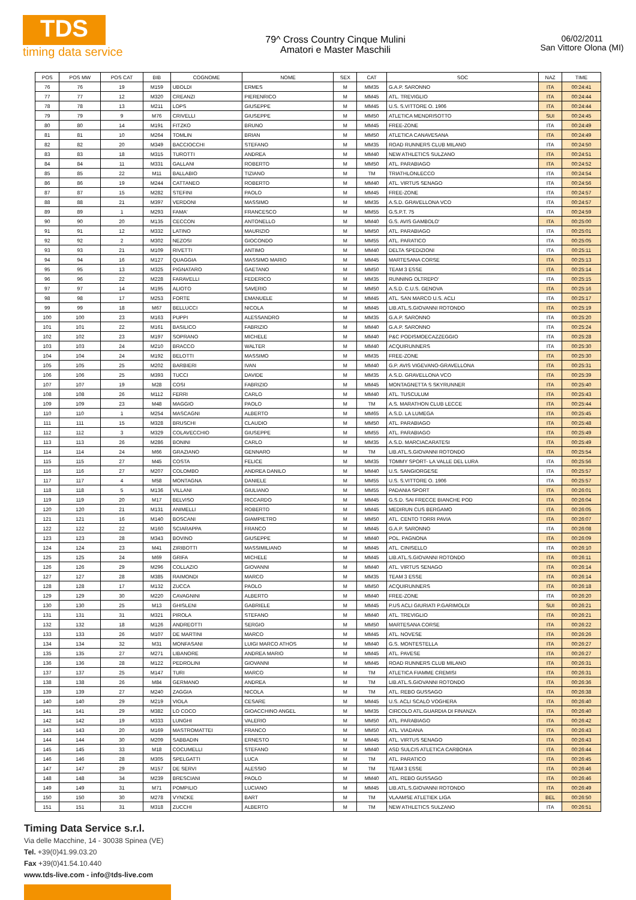TDS
timing data service
79^ Cross Country Cinque Mulini
Amatori e Master Maschili
06/02/2011
San Vittore Olona (MI)
| POS | POS MW | POS CAT | BIB | COGNOME | NOME | SEX | CAT | SOC | NAZ | TIME |
| --- | --- | --- | --- | --- | --- | --- | --- | --- | --- | --- |
| 76 | 76 | 19 | M159 | UBOLDI | ERMES | M | MM35 | G.A.P. SARONNO | ITA | 00:24:41 |
| 77 | 77 | 12 | M320 | CREANZI | PIERENRICO | M | MM45 | ATL. TREVIGLIO | ITA | 00:24:44 |
| 78 | 78 | 13 | M211 | LOPS | GIUSEPPE | M | MM45 | U.S. S.VITTORE O. 1906 | ITA | 00:24:44 |
| 79 | 79 | 9 | M76 | CRIVELLI | GIUSEPPE | M | MM50 | ATLETICA MENDRISOTTO | SUI | 00:24:45 |
| 80 | 80 | 14 | M191 | FITZKO | BRUNO | M | MM45 | FREE-ZONE | ITA | 00:24:49 |
| 81 | 81 | 10 | M264 | TOMLIN | BRIAN | M | MM50 | ATLETICA CANAVESANA | ITA | 00:24:49 |
| 82 | 82 | 20 | M349 | BACCIOCCHI | STEFANO | M | MM35 | ROAD RUNNERS CLUB MILANO | ITA | 00:24:50 |
| 83 | 83 | 18 | M315 | TUROTTI | ANDREA | M | MM40 | NEW ATHLETICS SULZANO | ITA | 00:24:51 |
| 84 | 84 | 11 | M331 | GALLANI | ROBERTO | M | MM50 | ATL. PARABIAGO | ITA | 00:24:52 |
| 85 | 85 | 22 | M11 | BALLABIO | TIZIANO | M | TM | TRIATHLONLECCO | ITA | 00:24:54 |
| 86 | 86 | 19 | M244 | CATTANEO | ROBERTO | M | MM40 | ATL. VIRTUS SENAGO | ITA | 00:24:56 |
| 87 | 87 | 15 | M282 | STEFINI | PAOLO | M | MM45 | FREE-ZONE | ITA | 00:24:57 |
| 88 | 88 | 21 | M397 | VERDONI | MASSIMO | M | MM35 | A.S.D. GRAVELLONA VCO | ITA | 00:24:57 |
| 89 | 89 | 1 | M293 | FAMA' | FRANCESCO | M | MM55 | G.S.P.T. 75 | ITA | 00:24:59 |
| 90 | 90 | 20 | M135 | CECCON | ANTONELLO | M | MM40 | G.S. AVIS GAMBOLO' | ITA | 00:25:00 |
| 91 | 91 | 12 | M332 | LATINO | MAURIZIO | M | MM50 | ATL. PARABIAGO | ITA | 00:25:01 |
| 92 | 92 | 2 | M302 | NEZOSI | GIOCONDO | M | MM55 | ATL. PARATICO | ITA | 00:25:05 |
| 93 | 93 | 21 | M109 | RIVETTI | ANTIMO | M | MM40 | DELTA SPEDIZIONI | ITA | 00:25:11 |
| 94 | 94 | 16 | M127 | QUAGGIA | MASSIMO MARIO | M | MM45 | MARTESANA CORSE | ITA | 00:25:13 |
| 95 | 95 | 13 | M325 | PIGNATARO | GAETANO | M | MM50 | TEAM 3 ESSE | ITA | 00:25:14 |
| 96 | 96 | 22 | M228 | FARAVELLI | FEDERICO | M | MM35 | RUNNING OLTREPO' | ITA | 00:25:15 |
| 97 | 97 | 14 | M195 | ALIOTO | SAVERIO | M | MM50 | A.S.D. C.U.S. GENOVA | ITA | 00:25:16 |
| 98 | 98 | 17 | M253 | FORTE | EMANUELE | M | MM45 | ATL. SAN MARCO U.S. ACLI | ITA | 00:25:17 |
| 99 | 99 | 18 | M67 | BELLUCCI | NICOLA | M | MM45 | LIB.ATL.S.GIOVANNI ROTONDO | ITA | 00:25:19 |
| 100 | 100 | 23 | M163 | PUPPI | ALESSANDRO | M | MM35 | G.A.P. SARONNO | ITA | 00:25:20 |
| 101 | 101 | 22 | M161 | BASILICO | FABRIZIO | M | MM40 | G.A.P. SARONNO | ITA | 00:25:24 |
| 102 | 102 | 23 | M197 | SOPRANO | MICHELE | M | MM40 | P&C PODISMOECAZZEGGIO | ITA | 00:25:28 |
| 103 | 103 | 24 | M210 | BRACCO | WALTER | M | MM40 | ACQUIRUNNERS | ITA | 00:25:30 |
| 104 | 104 | 24 | M192 | BELOTTI | MASSIMO | M | MM35 | FREE-ZONE | ITA | 00:25:30 |
| 105 | 105 | 25 | M202 | BARBIERI | IVAN | M | MM40 | G.P. AVIS VIGEVANO-GRAVELLONA | ITA | 00:25:31 |
| 106 | 106 | 25 | M393 | TUCCI | DAVIDE | M | MM35 | A.S.D. GRAVELLONA VCO | ITA | 00:25:39 |
| 107 | 107 | 19 | M28 | COSI | FABRIZIO | M | MM45 | MONTAGNETTA S SKYRUNNER | ITA | 00:25:40 |
| 108 | 108 | 26 | M112 | FERRI | CARLO | M | MM40 | ATL. TUSCULUM | ITA | 00:25:43 |
| 109 | 109 | 23 | M48 | MAGGIO | PAOLO | M | TM | A.S. MARATHON CLUB LECCE | ITA | 00:25:44 |
| 110 | 110 | 1 | M254 | MASCAGNI | ALBERTO | M | MM65 | A.S.D. LA LUMEGA | ITA | 00:25:45 |
| 111 | 111 | 15 | M328 | BRUSCHI | CLAUDIO | M | MM50 | ATL. PARABIAGO | ITA | 00:25:48 |
| 112 | 112 | 3 | M329 | COLAVECCHIO | GIUSEPPE | M | MM55 | ATL. PARABIAGO | ITA | 00:25:49 |
| 113 | 113 | 26 | M286 | BONINI | CARLO | M | MM35 | A.S.D. MARCIACARATESI | ITA | 00:25:49 |
| 114 | 114 | 24 | M66 | GRAZIANO | GENNARO | M | TM | LIB.ATL.S.GIOVANNI ROTONDO | ITA | 00:25:54 |
| 115 | 115 | 27 | M45 | COSTA | FELICE | M | MM35 | TOMMY SPORT- LA VALLE DEL LURA | ITA | 00:25:56 |
| 116 | 116 | 27 | M207 | COLOMBO | ANDREA DANILO | M | MM40 | U.S. SANGIORGESE | ITA | 00:25:57 |
| 117 | 117 | 4 | M58 | MONTAGNA | DANIELE | M | MM55 | U.S. S.VITTORE O. 1906 | ITA | 00:25:57 |
| 118 | 118 | 5 | M136 | VILLANI | GIULIANO | M | MM55 | PADANIA SPORT | ITA | 00:26:01 |
| 119 | 119 | 20 | M17 | BELVISO | RICCARDO | M | MM45 | G.S.D. SAI FRECCE BIANCHE POD | ITA | 00:26:04 |
| 120 | 120 | 21 | M131 | ANIMELLI | ROBERTO | M | MM45 | MEDIRUN CUS BERGAMO | ITA | 00:26:05 |
| 121 | 121 | 16 | M140 | BOSCANI | GIAMPIETRO | M | MM50 | ATL. CENTO TORRI PAVIA | ITA | 00:26:07 |
| 122 | 122 | 22 | M160 | SCIARAPPA | FRANCO | M | MM45 | G.A.P. SARONNO | ITA | 00:26:08 |
| 123 | 123 | 28 | M343 | BOVINO | GIUSEPPE | M | MM40 | POL. PAGNONA | ITA | 00:26:09 |
| 124 | 124 | 23 | M41 | ZIRIBOTTI | MASSIMILIANO | M | MM45 | ATL. CINISELLO | ITA | 00:26:10 |
| 125 | 125 | 24 | M69 | GRIFA | MICHELE | M | MM45 | LIB.ATL.S.GIOVANNI ROTONDO | ITA | 00:26:11 |
| 126 | 126 | 29 | M296 | COLLAZIO | GIOVANNI | M | MM40 | ATL. VIRTUS SENAGO | ITA | 00:26:14 |
| 127 | 127 | 28 | M385 | RAIMONDI | MARCO | M | MM35 | TEAM 3 ESSE | ITA | 00:26:14 |
| 128 | 128 | 17 | M132 | ZUCCA | PAOLO | M | MM50 | ACQUIRUNNERS | ITA | 00:26:18 |
| 129 | 129 | 30 | M220 | CAVAGNINI | ALBERTO | M | MM40 | FREE-ZONE | ITA | 00:26:20 |
| 130 | 130 | 25 | M13 | GHISLENI | GABRIELE | M | MM45 | P.US ACLI GIURIATI P.GARIMOLDI | SUI | 00:26:21 |
| 131 | 131 | 31 | M321 | PIROLA | STEFANO | M | MM40 | ATL. TREVIGLIO | ITA | 00:26:21 |
| 132 | 132 | 18 | M126 | ANDREOTTI | SERGIO | M | MM50 | MARTESANA CORSE | ITA | 00:26:22 |
| 133 | 133 | 26 | M107 | DE MARTINI | MARCO | M | MM45 | ATL. NOVESE | ITA | 00:26:26 |
| 134 | 134 | 32 | M31 | MONFASANI | LUIGI MARCO ATHOS | M | MM40 | G.S. MONTESTELLA | ITA | 00:26:27 |
| 135 | 135 | 27 | M271 | LIBANORE | ANDREA MARIO | M | MM45 | ATL. PAVESE | ITA | 00:26:27 |
| 136 | 136 | 28 | M122 | PEDROLINI | GIOVANNI | M | MM45 | ROAD RUNNERS CLUB MILANO | ITA | 00:26:31 |
| 137 | 137 | 25 | M147 | TURI | MARCO | M | TM | ATLETICA FIAMME CREMISI | ITA | 00:26:31 |
| 138 | 138 | 26 | M84 | GERMANO | ANDREA | M | TM | LIB.ATL.S.GIOVANNI ROTONDO | ITA | 00:26:36 |
| 139 | 139 | 27 | M240 | ZAGGIA | NICOLA | M | TM | ATL. REBO GUSSAGO | ITA | 00:26:38 |
| 140 | 140 | 29 | M219 | VIOLA | CESARE | M | MM45 | U.S. ACLI SCALO VOGHERA | ITA | 00:26:40 |
| 141 | 141 | 29 | M382 | LO COCO | GIOACCHINO ANGEL | M | MM35 | CIRCOLO ATL.GUARDIA DI FINANZA | ITA | 00:26:40 |
| 142 | 142 | 19 | M333 | LUNGHI | VALERIO | M | MM50 | ATL. PARABIAGO | ITA | 00:26:42 |
| 143 | 143 | 20 | M169 | MASTROMATTEI | FRANCO | M | MM50 | ATL. VIADANA | ITA | 00:26:43 |
| 144 | 144 | 30 | M209 | SABBADIN | ERNESTO | M | MM45 | ATL. VIRTUS SENAGO | ITA | 00:26:43 |
| 145 | 145 | 33 | M18 | COCUMELLI | STEFANO | M | MM40 | ASD SULCIS ATLETICA CARBONIA | ITA | 00:26:44 |
| 146 | 146 | 28 | M305 | SPELGATTI | LUCA | M | TM | ATL. PARATICO | ITA | 00:26:45 |
| 147 | 147 | 29 | M157 | DE SERVI | ALESSIO | M | TM | TEAM 3 ESSE | ITA | 00:26:46 |
| 148 | 148 | 34 | M239 | BRESCIANI | PAOLO | M | MM40 | ATL. REBO GUSSAGO | ITA | 00:26:46 |
| 149 | 149 | 31 | M71 | POMPILIO | LUCIANO | M | MM45 | LIB.ATL.S.GIOVANNI ROTONDO | ITA | 00:26:49 |
| 150 | 150 | 30 | M278 | VYNCKE | BART | M | TM | VLAAMSE ATLETIEK LIGA | BEL | 00:26:50 |
| 151 | 151 | 31 | M318 | ZUCCHI | ALBERTO | M | TM | NEW ATHLETICS SULZANO | ITA | 00:26:51 |
Timing Data Service s.r.l.
Via delle Macchine, 14 - 30038 Spinea (VE)
Tel. +39(0)41.99.03.20
Fax +39(0)41.54.10.440
www.tds-live.com - info@tds-live.com